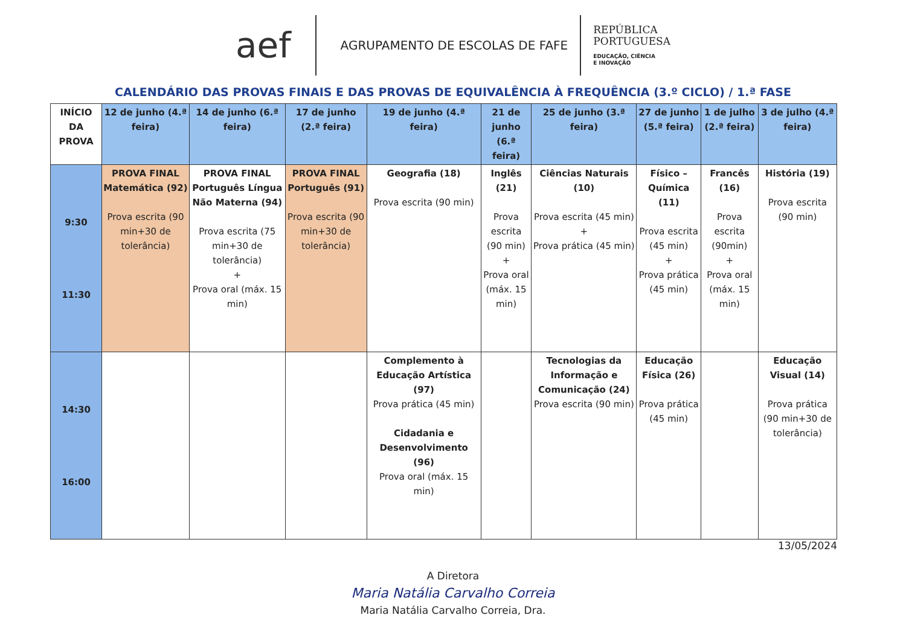aef
AGRUPAMENTO DE ESCOLAS DE FAFE
REPÚBLICA
PORTUGUESA
EDUCAÇÃO, CIÊNCIA
E INOVAÇÃO
CALENDÁRIO DAS PROVAS FINAIS E DAS PROVAS DE EQUIVALÊNCIA À FREQUÊNCIA (3.º CICLO) / 1.ª FASE
| INÍCIO DA PROVA | 12 de junho (4.ª feira) | 14 de junho (6.ª feira) | 17 de junho (2.ª feira) | 19 de junho (4.ª feira) | 21 de junho (6.ª feira) | 25 de junho (3.ª feira) | 27 de junho (5.ª feira) | 1 de julho (2.ª feira) | 3 de julho (4.ª feira) |
| --- | --- | --- | --- | --- | --- | --- | --- | --- | --- |
| 9:30 11:30 | PROVA FINAL Matemática (92) Prova escrita (90 min+30 de tolerância) | PROVA FINAL Português Língua Não Materna (94) Prova escrita (75 min+30 de tolerância) + Prova oral (máx. 15 min) | PROVA FINAL Português (91) Prova escrita (90 min+30 de tolerância) | Geografia (18) Prova escrita (90 min) | Inglês (21) Prova escrita (90 min) + Prova oral (máx. 15 min) | Ciências Naturais (10) Prova escrita (45 min) + Prova prática (45 min) | Físico – Química (11) Prova escrita (45 min) + Prova prática (45 min) | Francês (16) Prova escrita (90min) + Prova oral (máx. 15 min) | História (19) Prova escrita (90 min) |
| 14:30 16:00 | | | | Complemento à Educação Artística (97) Prova prática (45 min) Cidadania e Desenvolvimento (96) Prova oral (máx. 15 min) | | Tecnologias da Informação e Comunicação (24) Prova escrita (90 min) | Educação Física (26) Prova prática (45 min) | | Educação Visual (14) Prova prática (90 min+30 de tolerância) |
13/05/2024
A Diretora
Maria Natália Carvalho Correia
Maria Natália Carvalho Correia, Dra.